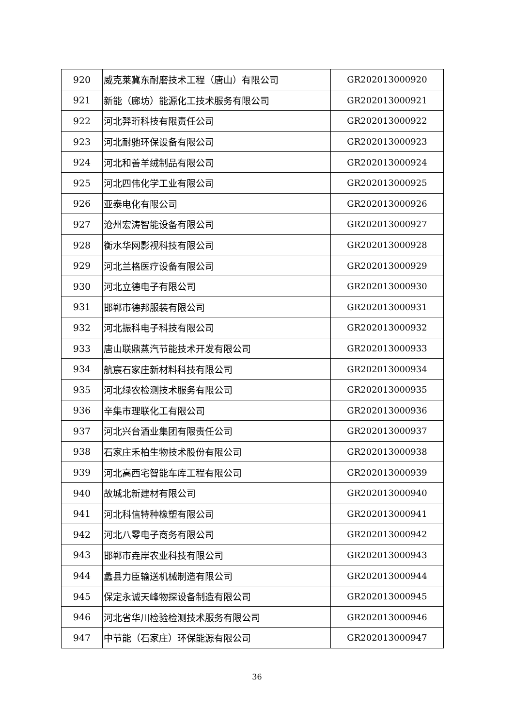| 920 | 威克莱冀东耐磨技术工程（唐山）有限公司 | GR202013000920 |
| 921 | 新能（廊坊）能源化工技术服务有限公司 | GR202013000921 |
| 922 | 河北羿珩科技有限责任公司 | GR202013000922 |
| 923 | 河北耐驰环保设备有限公司 | GR202013000923 |
| 924 | 河北和善羊绒制品有限公司 | GR202013000924 |
| 925 | 河北四伟化学工业有限公司 | GR202013000925 |
| 926 | 亚泰电化有限公司 | GR202013000926 |
| 927 | 沧州宏涛智能设备有限公司 | GR202013000927 |
| 928 | 衡水华网影视科技有限公司 | GR202013000928 |
| 929 | 河北兰格医疗设备有限公司 | GR202013000929 |
| 930 | 河北立德电子有限公司 | GR202013000930 |
| 931 | 邯郸市德邦服装有限公司 | GR202013000931 |
| 932 | 河北振科电子科技有限公司 | GR202013000932 |
| 933 | 唐山联鼎蒸汽节能技术开发有限公司 | GR202013000933 |
| 934 | 航宸石家庄新材料科技有限公司 | GR202013000934 |
| 935 | 河北绿农检测技术服务有限公司 | GR202013000935 |
| 936 | 辛集市理联化工有限公司 | GR202013000936 |
| 937 | 河北兴台酒业集团有限责任公司 | GR202013000937 |
| 938 | 石家庄禾柏生物技术股份有限公司 | GR202013000938 |
| 939 | 河北高西宅智能车库工程有限公司 | GR202013000939 |
| 940 | 故城北新建材有限公司 | GR202013000940 |
| 941 | 河北科信特种橡塑有限公司 | GR202013000941 |
| 942 | 河北八零电子商务有限公司 | GR202013000942 |
| 943 | 邯郸市垚岸农业科技有限公司 | GR202013000943 |
| 944 | 蠡县力臣输送机械制造有限公司 | GR202013000944 |
| 945 | 保定永诚天峰物探设备制造有限公司 | GR202013000945 |
| 946 | 河北省华川检验检测技术服务有限公司 | GR202013000946 |
| 947 | 中节能（石家庄）环保能源有限公司 | GR202013000947 |
36